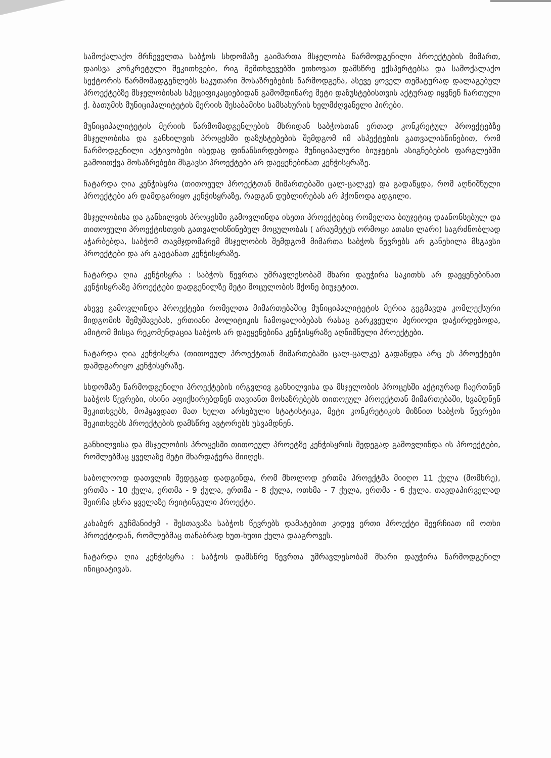სამოქალაქო მრჩეველთა საბჭოს სხდომაზე გაიმართა მსჯელობა წარმოდგენილი პროექტების მიმართ, დაისვა კონკრეტული შეკითხვები, რიგ შემთხვევებში ეთხოვათ დამსწრე ექსპერტებსა და სამოქალაქო სექტორის წარმომადგენლებს საკუთარი მოსაზრებების წარმოდგენა, ასევე ყოველ თემატურად დალაგებულ პროექტებზე მსჯელობისას სპეციფიკაციებიდან გამომდინარე მეტი დაზუსტებისთვის აქტურად იყვნენ ჩართული ქ. ბათუმის მუნიციპალიტეტის მერიის შესაბამისი სამსახურის ხელმძღვანელი პირები.
მუნიციპალიტეტის მერიის წარმომადგენლების მხრიდან საბჭოსთან ერთად კონკრეტულ პროექტებზე მსჯელობისა და განხილვის პროცესში დაზუსტებების შემდგომ იმ ასპექტების გათვალისწინებით, რომ წარმოდგენილი აქტივობები ისედაც ფინანსირდებოდა მუნიციპალური ბიუჯეტის ასიგნებების ფარგლებში გამოითქვა მოსაზრებები მსგავსი პროექტები არ დაეყენებინათ კენჭისყრაზე.
ჩატარდა ღია კენჭისყრა (თითოეულ პროექტთან მიმართებაში ცალ-ცალკე) და გადაწყდა, რომ აღნიშნული პროექტები არ დამდგარიყო კენჭისყრაზე, რადგან დუბლირებას არ ჰქონოდა ადგილი.
მსჯელობისა და განხილვის პროცესში გამოვლინდა ისეთი პროექტებიც რომელთა ბიუჯეტიც დაანონსებულ და თითოეული პროექტისთვის გათვალისწინებულ მოცულობას ( არაუმეტეს ორმოცი ათასი ლარი) საგრძნობლად აჭარბებდა, საბჭომ თავმჯდომარემ მსჯელობის შემდგომ მიმართა საბჭოს წევრებს არ განეხილა მსგავსი პროექტები და არ გაეტანათ კენჭისყრაზე.
ჩატარდა ღია კენჭისყრა : საბჭოს წევრთა უმრავლესობამ მხარი დაუჭირა საკითხს არ დაეყენებინათ კენჭისყრაზე პროექტები დადგენილზე მეტი მოცულობის მქონე ბიუჯეტით.
ასევე გამოვლინდა პროექტები რომელთა მიმართებაშიც მუნიციპალიტეტის მერია გეგმავდა კომლექსური მიდგომის შემუშავებას, ერთიანი პოლიტიკის ჩამოყალიბებას რასაც გარკვეული პერიოდი დაჭირდებოდა, ამიტომ მისცა რეკომენდაცია საბჭოს არ დაეყენებინა კენჭისყრაზე აღნიშნული პროექტები.
ჩატარდა ღია კენჭისყრა (თითოეულ პროექტთან მიმართებაში ცალ-ცალკე) გადაწყდა არც ეს პროექტები დამდგარიყო კენჭისყრაზე.
სხდომაზე წარმოდგენილი პროექტების ირგვლივ განხილვისა და მსჯელობის პროცესში აქტიურად ჩაერთნენ საბჭოს წევრები, ისინი აფიქსირებდნენ თავიანთ მოსაზრებებს თითოეულ პროექტთან მიმართებაში, სვამდნენ შეკითხვებს, მოჰყავდათ მათ ხელთ არსებული სტატისტიკა, მეტი კონკრეტიკის მიზნით საბჭოს წევრები შეკითხვებს პროექტების დამსწრე ავტორებს უსვამდნენ.
განხილვისა და მსჯელობის პროცესში თითოეულ პროეტზე კენჭისყრის შედეგად გამოვლინდა ის პროექტები, რომლებმაც ყველაზე მეტი მხარდაჭერა მიიღეს.
საბოლოოდ დათვლის შედეგად დადგინდა, რომ მხოლოდ ერთმა პროექტმა მიიღო 11 ქულა (მომხრე), ერთმა - 10 ქულა, ერთმა - 9 ქულა, ერთმა - 8 ქულა, ოთხმა - 7 ქულა, ერთმა - 6 ქულა. თავდაპირველად შეირჩა ცხრა ყველაზე რეიტინგული პროექტი.
კახაბერ გუჩმანიძემ - შესთავაზა საბჭოს წევრებს დამატებით კიდევ ერთი პროექტი შეერჩიათ იმ ოთხი პროექტიდან, რომლებმაც თანაბრად ხუთ-ხუთი ქულა დააგროვეს.
ჩატარდა ღია კენჭისყრა : საბჭოს დამსწრე წევრთა უმრავლესობამ მხარი დაუჭირა წარმოდგენილ ინიციატივას.